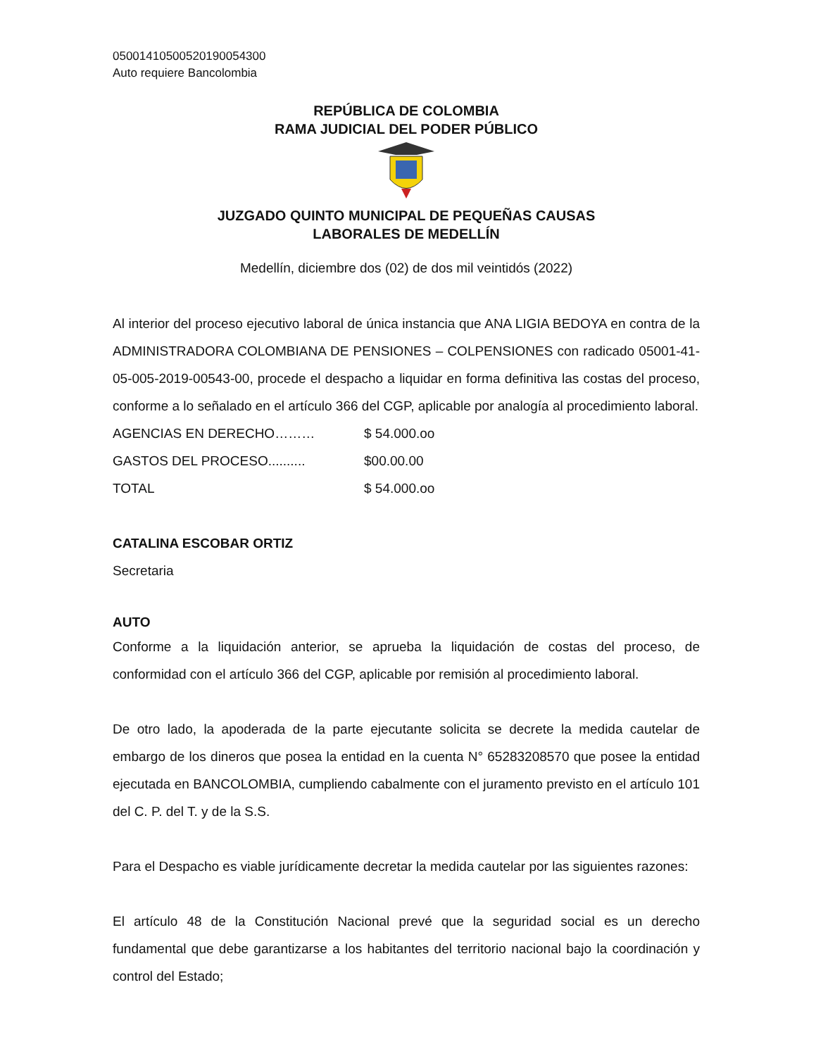05001410500520190054300
Auto requiere Bancolombia
REPÚBLICA DE COLOMBIA
RAMA JUDICIAL DEL PODER PÚBLICO
JUZGADO QUINTO MUNICIPAL DE PEQUEÑAS CAUSAS
LABORALES DE MEDELLÍN
Medellín, diciembre dos (02) de dos mil veintidós (2022)
Al interior del proceso ejecutivo laboral de única instancia que ANA LIGIA BEDOYA en contra de la ADMINISTRADORA COLOMBIANA DE PENSIONES – COLPENSIONES con radicado 05001-41-05-005-2019-00543-00, procede el despacho a liquidar en forma definitiva las costas del proceso, conforme a lo señalado en el artículo 366 del CGP, aplicable por analogía al procedimiento laboral.
AGENCIAS EN DERECHO……… $ 54.000.oo
GASTOS DEL PROCESO.......... $00.00.00
TOTAL $ 54.000.oo
CATALINA ESCOBAR ORTIZ
Secretaria
AUTO
Conforme a la liquidación anterior, se aprueba la liquidación de costas del proceso, de conformidad con el artículo 366 del CGP, aplicable por remisión al procedimiento laboral.
De otro lado, la apoderada de la parte ejecutante solicita se decrete la medida cautelar de embargo de los dineros que posea la entidad en la cuenta N° 65283208570 que posee la entidad ejecutada en BANCOLOMBIA, cumpliendo cabalmente con el juramento previsto en el artículo 101 del C. P. del T. y de la S.S.
Para el Despacho es viable jurídicamente decretar la medida cautelar por las siguientes razones:
El artículo 48 de la Constitución Nacional prevé que la seguridad social es un derecho fundamental que debe garantizarse a los habitantes del territorio nacional bajo la coordinación y control del Estado;